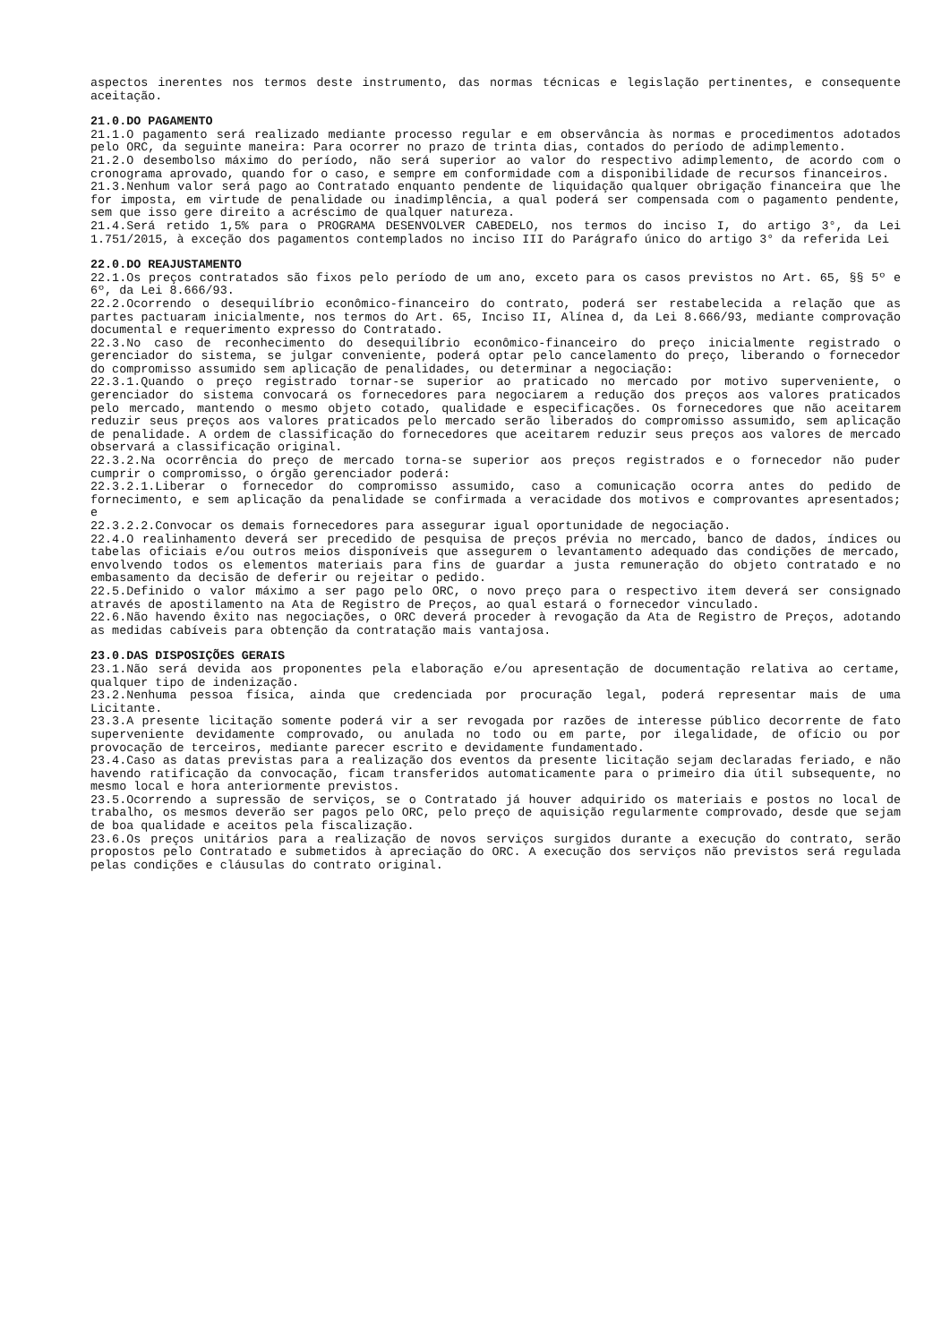aspectos inerentes nos termos deste instrumento, das normas técnicas e legislação pertinentes, e consequente aceitação.
21.0.DO PAGAMENTO
21.1.O pagamento será realizado mediante processo regular e em observância às normas e procedimentos adotados pelo ORC, da seguinte maneira: Para ocorrer no prazo de trinta dias, contados do período de adimplemento.
21.2.O desembolso máximo do período, não será superior ao valor do respectivo adimplemento, de acordo com o cronograma aprovado, quando for o caso, e sempre em conformidade com a disponibilidade de recursos financeiros.
21.3.Nenhum valor será pago ao Contratado enquanto pendente de liquidação qualquer obrigação financeira que lhe for imposta, em virtude de penalidade ou inadimplência, a qual poderá ser compensada com o pagamento pendente, sem que isso gere direito a acréscimo de qualquer natureza.
21.4.Será retido 1,5% para o PROGRAMA DESENVOLVER CABEDELO, nos termos do inciso I, do artigo 3°, da Lei 1.751/2015, à exceção dos pagamentos contemplados no inciso III do Parágrafo único do artigo 3° da referida Lei
22.0.DO REAJUSTAMENTO
22.1.Os preços contratados são fixos pelo período de um ano, exceto para os casos previstos no Art. 65, §§ 5º e 6º, da Lei 8.666/93.
22.2.Ocorrendo o desequilíbrio econômico-financeiro do contrato, poderá ser restabelecida a relação que as partes pactuaram inicialmente, nos termos do Art. 65, Inciso II, Alínea d, da Lei 8.666/93, mediante comprovação documental e requerimento expresso do Contratado.
22.3.No caso de reconhecimento do desequilíbrio econômico-financeiro do preço inicialmente registrado o gerenciador do sistema, se julgar conveniente, poderá optar pelo cancelamento do preço, liberando o fornecedor do compromisso assumido sem aplicação de penalidades, ou determinar a negociação:
22.3.1.Quando o preço registrado tornar-se superior ao praticado no mercado por motivo superveniente, o gerenciador do sistema convocará os fornecedores para negociarem a redução dos preços aos valores praticados pelo mercado, mantendo o mesmo objeto cotado, qualidade e especificações. Os fornecedores que não aceitarem reduzir seus preços aos valores praticados pelo mercado serão liberados do compromisso assumido, sem aplicação de penalidade. A ordem de classificação do fornecedores que aceitarem reduzir seus preços aos valores de mercado observará a classificação original.
22.3.2.Na ocorrência do preço de mercado torna-se superior aos preços registrados e o fornecedor não puder cumprir o compromisso, o órgão gerenciador poderá:
22.3.2.1.Liberar o fornecedor do compromisso assumido, caso a comunicação ocorra antes do pedido de fornecimento, e sem aplicação da penalidade se confirmada a veracidade dos motivos e comprovantes apresentados; e
22.3.2.2.Convocar os demais fornecedores para assegurar igual oportunidade de negociação.
22.4.O realinhamento deverá ser precedido de pesquisa de preços prévia no mercado, banco de dados, índices ou tabelas oficiais e/ou outros meios disponíveis que assegurem o levantamento adequado das condições de mercado, envolvendo todos os elementos materiais para fins de guardar a justa remuneração do objeto contratado e no embasamento da decisão de deferir ou rejeitar o pedido.
22.5.Definido o valor máximo a ser pago pelo ORC, o novo preço para o respectivo item deverá ser consignado através de apostilamento na Ata de Registro de Preços, ao qual estará o fornecedor vinculado.
22.6.Não havendo êxito nas negociações, o ORC deverá proceder à revogação da Ata de Registro de Preços, adotando as medidas cabíveis para obtenção da contratação mais vantajosa.
23.0.DAS DISPOSIÇÕES GERAIS
23.1.Não será devida aos proponentes pela elaboração e/ou apresentação de documentação relativa ao certame, qualquer tipo de indenização.
23.2.Nenhuma pessoa física, ainda que credenciada por procuração legal, poderá representar mais de uma Licitante.
23.3.A presente licitação somente poderá vir a ser revogada por razões de interesse público decorrente de fato superveniente devidamente comprovado, ou anulada no todo ou em parte, por ilegalidade, de ofício ou por provocação de terceiros, mediante parecer escrito e devidamente fundamentado.
23.4.Caso as datas previstas para a realização dos eventos da presente licitação sejam declaradas feriado, e não havendo ratificação da convocação, ficam transferidos automaticamente para o primeiro dia útil subsequente, no mesmo local e hora anteriormente previstos.
23.5.Ocorrendo a supressão de serviços, se o Contratado já houver adquirido os materiais e postos no local de trabalho, os mesmos deverão ser pagos pelo ORC, pelo preço de aquisição regularmente comprovado, desde que sejam de boa qualidade e aceitos pela fiscalização.
23.6.Os preços unitários para a realização de novos serviços surgidos durante a execução do contrato, serão propostos pelo Contratado e submetidos à apreciação do ORC. A execução dos serviços não previstos será regulada pelas condições e cláusulas do contrato original.